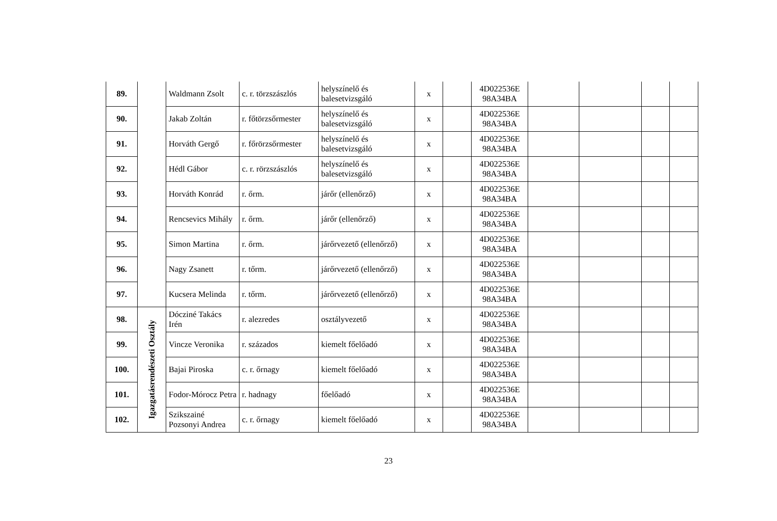| 89. | | Waldmann Zsolt | c. r. törzszászlós | helyszínelő és balesetvizsgáló | x | | 4D022536E 98A34BA | | | | |
| 90. | | Jakab Zoltán | r. főtörzsőrmester | helyszínelő és balesetvizsgáló | x | | 4D022536E 98A34BA | | | | |
| 91. | | Horváth Gergő | r. főrörzsőrmester | helyszínelő és balesetvizsgáló | x | | 4D022536E 98A34BA | | | | |
| 92. | | Hédl Gábor | c. r. rörzszászlós | helyszínelő és balesetvizsgáló | x | | 4D022536E 98A34BA | | | | |
| 93. | | Horváth Konrád | r. őrm. | járőr (ellenőrző) | x | | 4D022536E 98A34BA | | | | |
| 94. | | Rencsevics Mihály | r. őrm. | járőr (ellenőrző) | x | | 4D022536E 98A34BA | | | | |
| 95. | | Simon Martina | r. őrm. | járőrvezető (ellenőrző) | x | | 4D022536E 98A34BA | | | | |
| 96. | | Nagy Zsanett | r. tőrm. | járőrvezető (ellenőrző) | x | | 4D022536E 98A34BA | | | | |
| 97. | | Kucsera Melinda | r. tőrm. | járőrvezető (ellenőrző) | x | | 4D022536E 98A34BA | | | | |
| 98. | Igazgatásrendészeti Osztály | Dócziné Takács Irén | r. alezredes | osztályvezető | x | | 4D022536E 98A34BA | | | | |
| 99. | | Vincze Veronika | r. százados | kiemelt főelőadó | x | | 4D022536E 98A34BA | | | | |
| 100. | | Bajai Piroska | c. r. őrnagy | kiemelt főelőadó | x | | 4D022536E 98A34BA | | | | |
| 101. | | Fodor-Mórocz Petra | r. hadnagy | főelőadó | x | | 4D022536E 98A34BA | | | | |
| 102. | | Szikszainé Pozsonyi Andrea | c. r. őrnagy | kiemelt főelőadó | x | | 4D022536E 98A34BA | | | | |
23